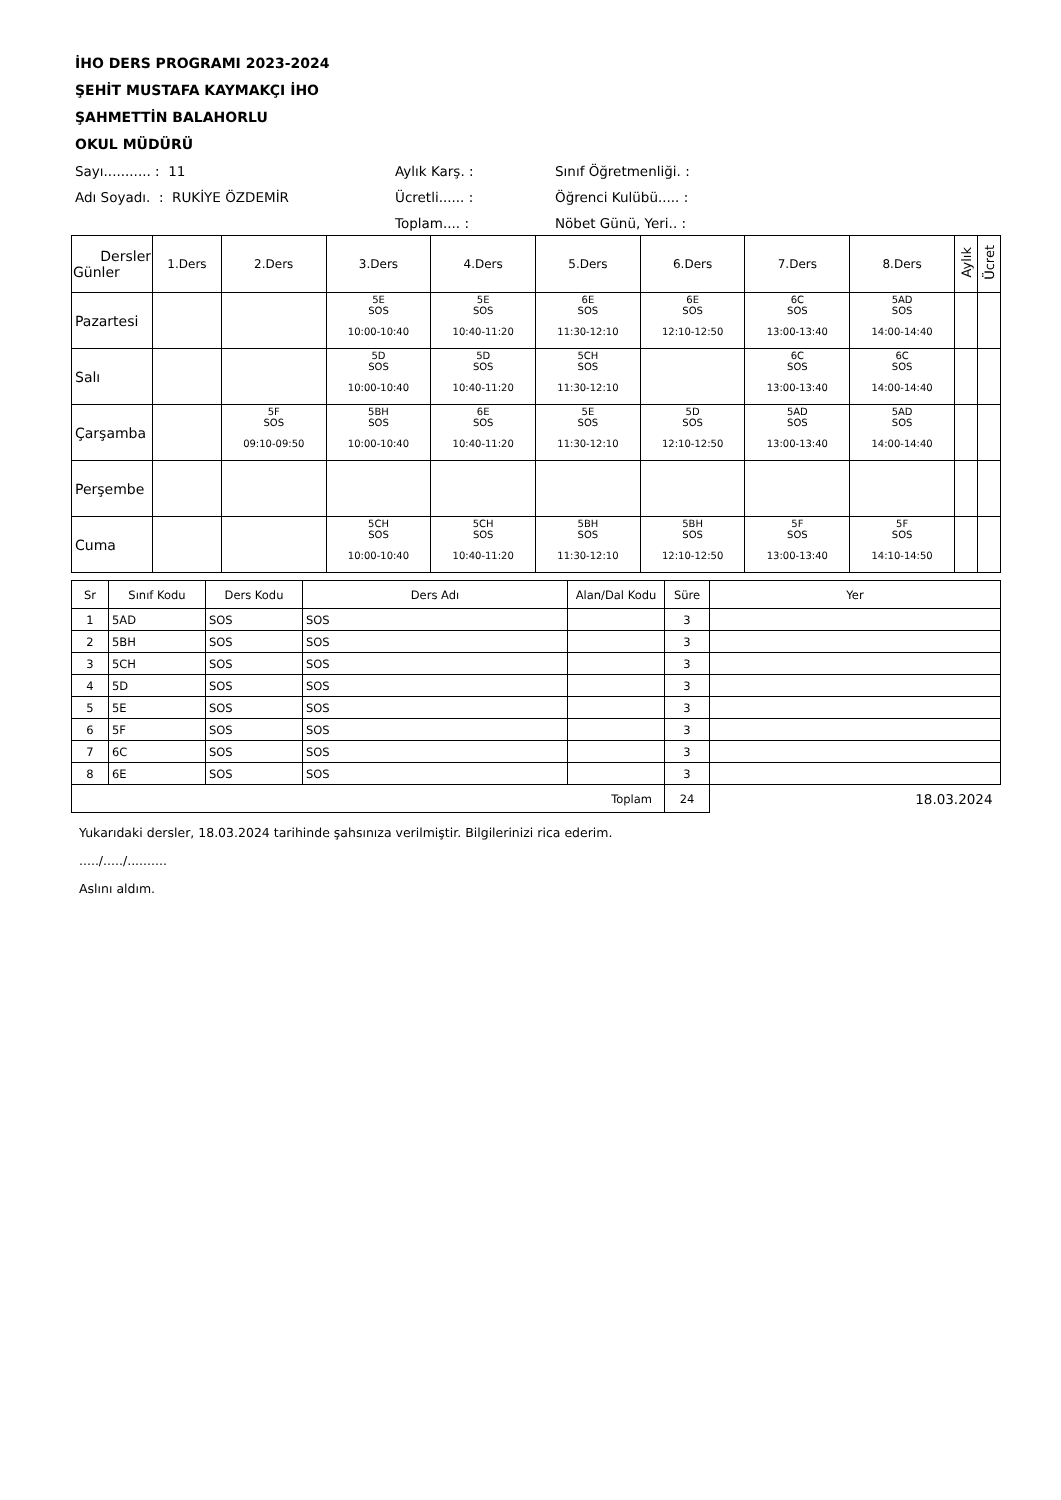İHO DERS PROGRAMI 2023-2024
ŞEHİT MUSTAFA KAYMAKÇI İHO
ŞAHMETTİN BALAHORLU
OKUL MÜDÜRÜ
Sayı........... : 11
Aylık Karş. :
Sınıf Öğretmenliği. :
Adı Soyadı. : RUKİYE ÖZDEMİR
Ücretli...... :
Öğrenci Kulübü..... :
Toplam.... :
Nöbet Günü, Yeri.. :
| Dersler Günler | 1.Ders | 2.Ders | 3.Ders | 4.Ders | 5.Ders | 6.Ders | 7.Ders | 8.Ders | Aylık | Ücret |
| --- | --- | --- | --- | --- | --- | --- | --- | --- | --- | --- |
| Pazartesi | | | 5E SOS 10:00-10:40 | 5E SOS 10:40-11:20 | 6E SOS 11:30-12:10 | 6E SOS 12:10-12:50 | 6C SOS 13:00-13:40 | 5AD SOS 14:00-14:40 | | |
| Salı | | | 5D SOS 10:00-10:40 | 5D SOS 10:40-11:20 | 5CH SOS 11:30-12:10 | | 6C SOS 13:00-13:40 | 6C SOS 14:00-14:40 | | |
| Çarşamba | | 5F SOS 09:10-09:50 | 5BH SOS 10:00-10:40 | 6E SOS 10:40-11:20 | 5E SOS 11:30-12:10 | 5D SOS 12:10-12:50 | 5AD SOS 13:00-13:40 | 5AD SOS 14:00-14:40 | | |
| Perşembe | | | | | | | | | | |
| Cuma | | | 5CH SOS 10:00-10:40 | 5CH SOS 10:40-11:20 | 5BH SOS 11:30-12:10 | 5BH SOS 12:10-12:50 | 5F SOS 13:00-13:40 | 5F SOS 14:10-14:50 | | |
| Sr | Sınıf Kodu | Ders Kodu | Ders Adı | Alan/Dal Kodu | Süre | Yer |
| --- | --- | --- | --- | --- | --- | --- |
| 1 | 5AD | SOS | SOS | | 3 | |
| 2 | 5BH | SOS | SOS | | 3 | |
| 3 | 5CH | SOS | SOS | | 3 | |
| 4 | 5D | SOS | SOS | | 3 | |
| 5 | 5E | SOS | SOS | | 3 | |
| 6 | 5F | SOS | SOS | | 3 | |
| 7 | 6C | SOS | SOS | | 3 | |
| 8 | 6E | SOS | SOS | | 3 | |
| Toplam | | | | | 24 | 18.03.2024 |
Yukarıdaki dersler, 18.03.2024 tarihinde şahsınıza verilmiştir. Bilgilerinizi rica ederim.
...../...../..........
Aslını aldım.